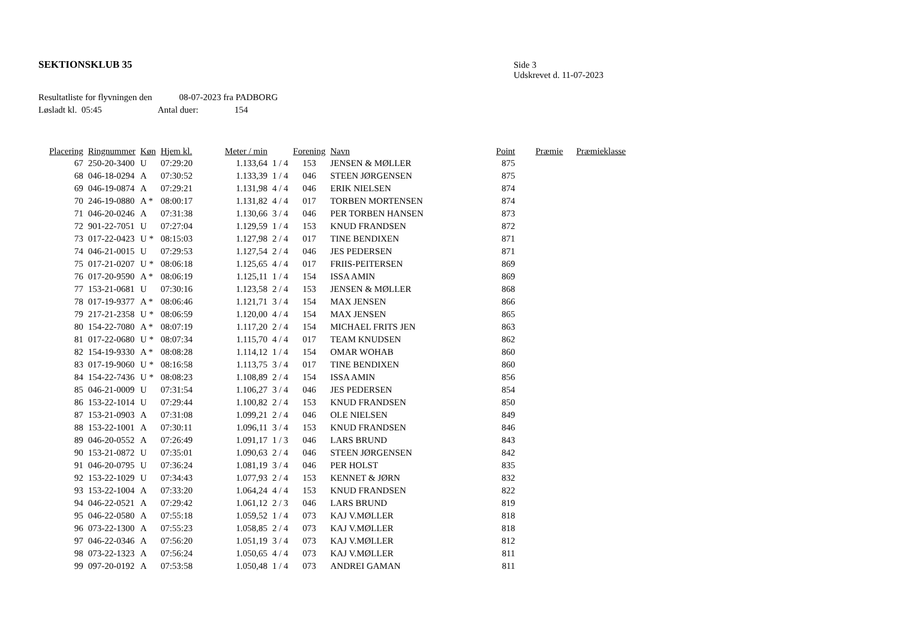SEKTIONSKLUB 35
Side 3
Udskrevet d. 11-07-2023
Resultatliste for flyvningen den 08-07-2023 fra PADBORG
Løsladt kl. 05:45 Antal duer: 154
| Placering | Ringnummer | Køn | Hjem kl. | Meter / min | | Forening | Navn | Point | Præmie | Præmieklasse |
| --- | --- | --- | --- | --- | --- | --- | --- | --- | --- | --- |
| 67 | 250-20-3400 | U | 07:29:20 | 1.133,64 | 1 / 4 | 153 | JENSEN & MØLLER | 875 | | |
| 68 | 046-18-0294 | A | 07:30:52 | 1.133,39 | 1 / 4 | 046 | STEEN JØRGENSEN | 875 | | |
| 69 | 046-19-0874 | A | 07:29:21 | 1.131,98 | 4 / 4 | 046 | ERIK NIELSEN | 874 | | |
| 70 | 246-19-0880 | A * | 08:00:17 | 1.131,82 | 4 / 4 | 017 | TORBEN MORTENSEN | 874 | | |
| 71 | 046-20-0246 | A | 07:31:38 | 1.130,66 | 3 / 4 | 046 | PER TORBEN HANSEN | 873 | | |
| 72 | 901-22-7051 | U | 07:27:04 | 1.129,59 | 1 / 4 | 153 | KNUD FRANDSEN | 872 | | |
| 73 | 017-22-0423 | U * | 08:15:03 | 1.127,98 | 2 / 4 | 017 | TINE BENDIXEN | 871 | | |
| 74 | 046-21-0015 | U | 07:29:53 | 1.127,54 | 2 / 4 | 046 | JES PEDERSEN | 871 | | |
| 75 | 017-21-0207 | U * | 08:06:18 | 1.125,65 | 4 / 4 | 017 | FRIIS-PEITERSEN | 869 | | |
| 76 | 017-20-9590 | A * | 08:06:19 | 1.125,11 | 1 / 4 | 154 | ISSA AMIN | 869 | | |
| 77 | 153-21-0681 | U | 07:30:16 | 1.123,58 | 2 / 4 | 153 | JENSEN & MØLLER | 868 | | |
| 78 | 017-19-9377 | A * | 08:06:46 | 1.121,71 | 3 / 4 | 154 | MAX JENSEN | 866 | | |
| 79 | 217-21-2358 | U * | 08:06:59 | 1.120,00 | 4 / 4 | 154 | MAX JENSEN | 865 | | |
| 80 | 154-22-7080 | A * | 08:07:19 | 1.117,20 | 2 / 4 | 154 | MICHAEL FRITS JEN | 863 | | |
| 81 | 017-22-0680 | U * | 08:07:34 | 1.115,70 | 4 / 4 | 017 | TEAM KNUDSEN | 862 | | |
| 82 | 154-19-9330 | A * | 08:08:28 | 1.114,12 | 1 / 4 | 154 | OMAR WOHAB | 860 | | |
| 83 | 017-19-9060 | U * | 08:16:58 | 1.113,75 | 3 / 4 | 017 | TINE BENDIXEN | 860 | | |
| 84 | 154-22-7436 | U * | 08:08:23 | 1.108,89 | 2 / 4 | 154 | ISSA AMIN | 856 | | |
| 85 | 046-21-0009 | U | 07:31:54 | 1.106,27 | 3 / 4 | 046 | JES PEDERSEN | 854 | | |
| 86 | 153-22-1014 | U | 07:29:44 | 1.100,82 | 2 / 4 | 153 | KNUD FRANDSEN | 850 | | |
| 87 | 153-21-0903 | A | 07:31:08 | 1.099,21 | 2 / 4 | 046 | OLE NIELSEN | 849 | | |
| 88 | 153-22-1001 | A | 07:30:11 | 1.096,11 | 3 / 4 | 153 | KNUD FRANDSEN | 846 | | |
| 89 | 046-20-0552 | A | 07:26:49 | 1.091,17 | 1 / 3 | 046 | LARS BRUND | 843 | | |
| 90 | 153-21-0872 | U | 07:35:01 | 1.090,63 | 2 / 4 | 046 | STEEN JØRGENSEN | 842 | | |
| 91 | 046-20-0795 | U | 07:36:24 | 1.081,19 | 3 / 4 | 046 | PER HOLST | 835 | | |
| 92 | 153-22-1029 | U | 07:34:43 | 1.077,93 | 2 / 4 | 153 | KENNET & JØRN | 832 | | |
| 93 | 153-22-1004 | A | 07:33:20 | 1.064,24 | 4 / 4 | 153 | KNUD FRANDSEN | 822 | | |
| 94 | 046-22-0521 | A | 07:29:42 | 1.061,12 | 2 / 3 | 046 | LARS BRUND | 819 | | |
| 95 | 046-22-0580 | A | 07:55:18 | 1.059,52 | 1 / 4 | 073 | KAJ V.MØLLER | 818 | | |
| 96 | 073-22-1300 | A | 07:55:23 | 1.058,85 | 2 / 4 | 073 | KAJ V.MØLLER | 818 | | |
| 97 | 046-22-0346 | A | 07:56:20 | 1.051,19 | 3 / 4 | 073 | KAJ V.MØLLER | 812 | | |
| 98 | 073-22-1323 | A | 07:56:24 | 1.050,65 | 4 / 4 | 073 | KAJ V.MØLLER | 811 | | |
| 99 | 097-20-0192 | A | 07:53:58 | 1.050,48 | 1 / 4 | 073 | ANDREI GAMAN | 811 | | |